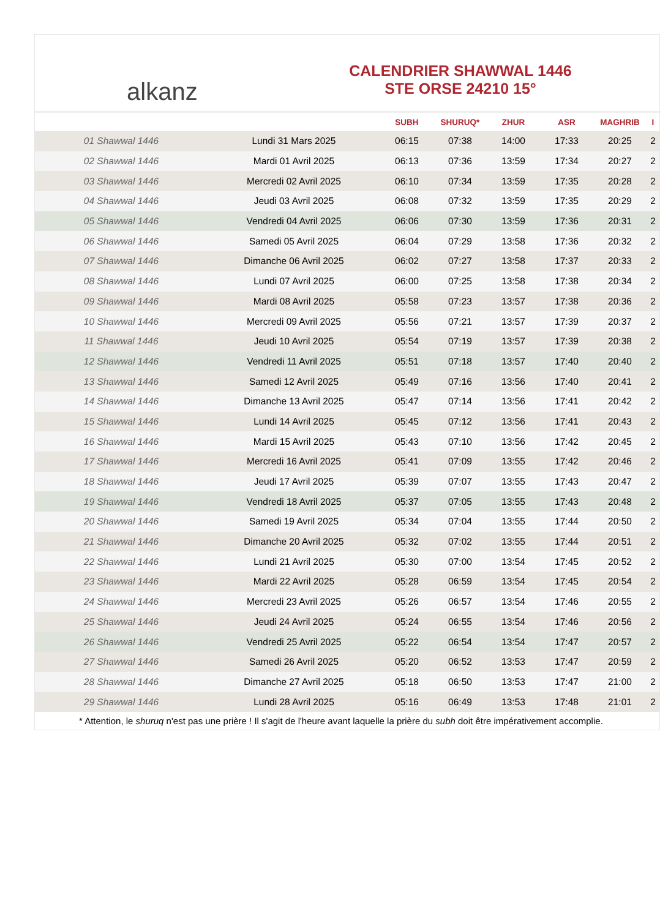alkanz
CALENDRIER SHAWWAL 1446
STE ORSE 24210 15°
| | | SUBH | SHURUQ* | ZHUR | ASR | MAGHRIB | I |
| --- | --- | --- | --- | --- | --- | --- | --- |
| 01 Shawwal 1446 | Lundi 31 Mars 2025 | 06:15 | 07:38 | 14:00 | 17:33 | 20:25 | 2 |
| 02 Shawwal 1446 | Mardi 01 Avril 2025 | 06:13 | 07:36 | 13:59 | 17:34 | 20:27 | 2 |
| 03 Shawwal 1446 | Mercredi 02 Avril 2025 | 06:10 | 07:34 | 13:59 | 17:35 | 20:28 | 2 |
| 04 Shawwal 1446 | Jeudi 03 Avril 2025 | 06:08 | 07:32 | 13:59 | 17:35 | 20:29 | 2 |
| 05 Shawwal 1446 | Vendredi 04 Avril 2025 | 06:06 | 07:30 | 13:59 | 17:36 | 20:31 | 2 |
| 06 Shawwal 1446 | Samedi 05 Avril 2025 | 06:04 | 07:29 | 13:58 | 17:36 | 20:32 | 2 |
| 07 Shawwal 1446 | Dimanche 06 Avril 2025 | 06:02 | 07:27 | 13:58 | 17:37 | 20:33 | 2 |
| 08 Shawwal 1446 | Lundi 07 Avril 2025 | 06:00 | 07:25 | 13:58 | 17:38 | 20:34 | 2 |
| 09 Shawwal 1446 | Mardi 08 Avril 2025 | 05:58 | 07:23 | 13:57 | 17:38 | 20:36 | 2 |
| 10 Shawwal 1446 | Mercredi 09 Avril 2025 | 05:56 | 07:21 | 13:57 | 17:39 | 20:37 | 2 |
| 11 Shawwal 1446 | Jeudi 10 Avril 2025 | 05:54 | 07:19 | 13:57 | 17:39 | 20:38 | 2 |
| 12 Shawwal 1446 | Vendredi 11 Avril 2025 | 05:51 | 07:18 | 13:57 | 17:40 | 20:40 | 2 |
| 13 Shawwal 1446 | Samedi 12 Avril 2025 | 05:49 | 07:16 | 13:56 | 17:40 | 20:41 | 2 |
| 14 Shawwal 1446 | Dimanche 13 Avril 2025 | 05:47 | 07:14 | 13:56 | 17:41 | 20:42 | 2 |
| 15 Shawwal 1446 | Lundi 14 Avril 2025 | 05:45 | 07:12 | 13:56 | 17:41 | 20:43 | 2 |
| 16 Shawwal 1446 | Mardi 15 Avril 2025 | 05:43 | 07:10 | 13:56 | 17:42 | 20:45 | 2 |
| 17 Shawwal 1446 | Mercredi 16 Avril 2025 | 05:41 | 07:09 | 13:55 | 17:42 | 20:46 | 2 |
| 18 Shawwal 1446 | Jeudi 17 Avril 2025 | 05:39 | 07:07 | 13:55 | 17:43 | 20:47 | 2 |
| 19 Shawwal 1446 | Vendredi 18 Avril 2025 | 05:37 | 07:05 | 13:55 | 17:43 | 20:48 | 2 |
| 20 Shawwal 1446 | Samedi 19 Avril 2025 | 05:34 | 07:04 | 13:55 | 17:44 | 20:50 | 2 |
| 21 Shawwal 1446 | Dimanche 20 Avril 2025 | 05:32 | 07:02 | 13:55 | 17:44 | 20:51 | 2 |
| 22 Shawwal 1446 | Lundi 21 Avril 2025 | 05:30 | 07:00 | 13:54 | 17:45 | 20:52 | 2 |
| 23 Shawwal 1446 | Mardi 22 Avril 2025 | 05:28 | 06:59 | 13:54 | 17:45 | 20:54 | 2 |
| 24 Shawwal 1446 | Mercredi 23 Avril 2025 | 05:26 | 06:57 | 13:54 | 17:46 | 20:55 | 2 |
| 25 Shawwal 1446 | Jeudi 24 Avril 2025 | 05:24 | 06:55 | 13:54 | 17:46 | 20:56 | 2 |
| 26 Shawwal 1446 | Vendredi 25 Avril 2025 | 05:22 | 06:54 | 13:54 | 17:47 | 20:57 | 2 |
| 27 Shawwal 1446 | Samedi 26 Avril 2025 | 05:20 | 06:52 | 13:53 | 17:47 | 20:59 | 2 |
| 28 Shawwal 1446 | Dimanche 27 Avril 2025 | 05:18 | 06:50 | 13:53 | 17:47 | 21:00 | 2 |
| 29 Shawwal 1446 | Lundi 28 Avril 2025 | 05:16 | 06:49 | 13:53 | 17:48 | 21:01 | 2 |
* Attention, le shuruq n'est pas une prière ! Il s'agit de l'heure avant laquelle la prière du subh doit être impérativement accomplie.